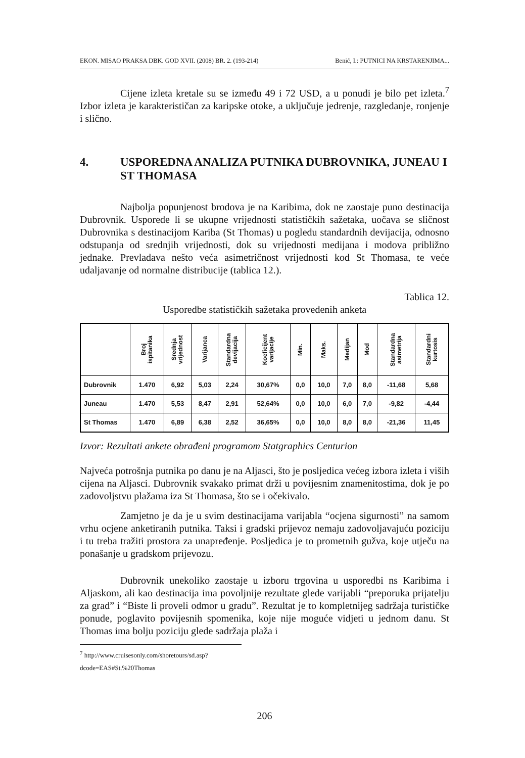EKON. MISAO PRAKSA DBK. GOD XVII. (2008) BR. 2. (193-214) Benić, I.: PUTNICI NA KRSTARENJIMA...
Cijene izleta kretale su se između 49 i 72 USD, a u ponudi je bilo pet izleta.<sup>7</sup> Izbor izleta je karakterističan za karipske otoke, a uključuje jedrenje, razgledanje, ronjenje i slično.
4. USPOREDNA ANALIZA PUTNIKA DUBROVNIKA, JUNEAU I ST THOMASA
Najbolja popunjenost brodova je na Karibima, dok ne zaostaje puno destinacija Dubrovnik. Usporede li se ukupne vrijednosti statističkih sažetaka, uočava se sličnost Dubrovnika s destinacijom Kariba (St Thomas) u pogledu standardnih devijacija, odnosno odstupanja od srednjih vrijednosti, dok su vrijednosti medijana i modova približno jednake. Prevladava nešto veća asimetričnost vrijednosti kod St Thomasa, te veće udaljavanje od normalne distribucije (tablica 12.).
Tablica 12.
Usporedbe statističkih sažetaka provedenih anketa
| | Broj ispitanika | Srednja vrijednost | Varijanca | Standardna devijacija | Koeficijent varijacije | Min. | Maks. | Medijan | Mod | Standardna asimetrija | Standardni kurtosis |
| --- | --- | --- | --- | --- | --- | --- | --- | --- | --- | --- | --- |
| Dubrovnik | 1.470 | 6,92 | 5,03 | 2,24 | 30,67% | 0,0 | 10,0 | 7,0 | 8,0 | -11,68 | 5,68 |
| Juneau | 1.470 | 5,53 | 8,47 | 2,91 | 52,64% | 0,0 | 10,0 | 6,0 | 7,0 | -9,82 | -4,44 |
| St Thomas | 1.470 | 6,89 | 6,38 | 2,52 | 36,65% | 0,0 | 10,0 | 8,0 | 8,0 | -21,36 | 11,45 |
Izvor: Rezultati ankete obrađeni programom Statgraphics Centurion
Najveća potrošnja putnika po danu je na Aljasci, što je posljedica većeg izbora izleta i viših cijena na Aljasci. Dubrovnik svakako primat drži u povijesnim znamenitostima, dok je po zadovoljstvu plažama iza St Thomasa, što se i očekivalo.
Zamjetno je da je u svim destinacijama varijabla “ocjena sigurnosti” na samom vrhu ocjene anketiranih putnika. Taksi i gradski prijevoz nemaju zadovoljavajuću poziciju i tu treba tražiti prostora za unapređenje. Posljedica je to prometnih gužva, koje utječu na ponašanje u gradskom prijevozu.
Dubrovnik unekoliko zaostaje u izboru trgovina u usporedbi ns Karibima i Aljaskom, ali kao destinacija ima povoljnije rezultate glede varijabli “preporuka prijatelju za grad” i “Biste li proveli odmor u gradu”. Rezultat je to kompletnijeg sadržaja turističke ponude, poglavito povijesnih spomenika, koje nije moguće vidjeti u jednom danu. St Thomas ima bolju poziciju glede sadržaja plaža i
<sup>7</sup> http://www.cruisesonly.com/shoretours/sd.asp?dcode=EAS#St.%20Thomas
206